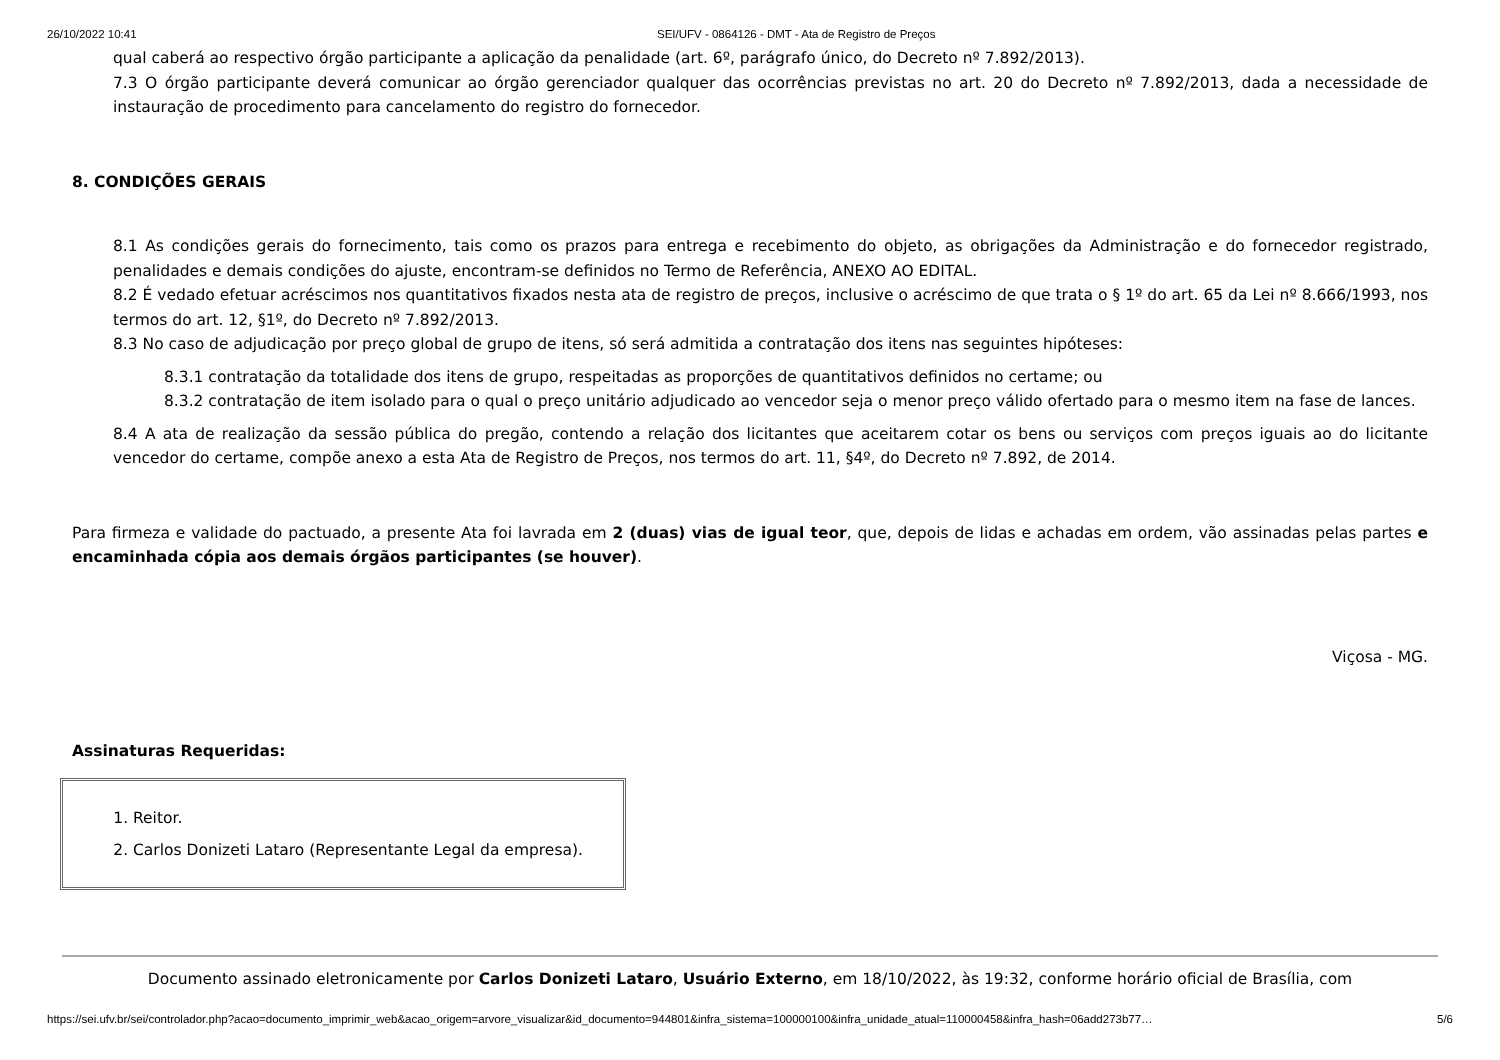26/10/2022 10:41 SEI/UFV - 0864126 - DMT - Ata de Registro de Preços
qual caberá ao respectivo órgão participante a aplicação da penalidade (art. 6º, parágrafo único, do Decreto nº 7.892/2013).
7.3 O órgão participante deverá comunicar ao órgão gerenciador qualquer das ocorrências previstas no art. 20 do Decreto nº 7.892/2013, dada a necessidade de instauração de procedimento para cancelamento do registro do fornecedor.
8. CONDIÇÕES GERAIS
8.1 As condições gerais do fornecimento, tais como os prazos para entrega e recebimento do objeto, as obrigações da Administração e do fornecedor registrado, penalidades e demais condições do ajuste, encontram-se definidos no Termo de Referência, ANEXO AO EDITAL.
8.2 É vedado efetuar acréscimos nos quantitativos fixados nesta ata de registro de preços, inclusive o acréscimo de que trata o § 1º do art. 65 da Lei nº 8.666/1993, nos termos do art. 12, §1º, do Decreto nº 7.892/2013.
8.3 No caso de adjudicação por preço global de grupo de itens, só será admitida a contratação dos itens nas seguintes hipóteses:
8.3.1 contratação da totalidade dos itens de grupo, respeitadas as proporções de quantitativos definidos no certame; ou
8.3.2 contratação de item isolado para o qual o preço unitário adjudicado ao vencedor seja o menor preço válido ofertado para o mesmo item na fase de lances.
8.4 A ata de realização da sessão pública do pregão, contendo a relação dos licitantes que aceitarem cotar os bens ou serviços com preços iguais ao do licitante vencedor do certame, compõe anexo a esta Ata de Registro de Preços, nos termos do art. 11, §4º, do Decreto nº 7.892, de 2014.
Para firmeza e validade do pactuado, a presente Ata foi lavrada em 2 (duas) vias de igual teor, que, depois de lidas e achadas em ordem, vão assinadas pelas partes e encaminhada cópia aos demais órgãos participantes (se houver).
Viçosa - MG.
Assinaturas Requeridas:
1. Reitor.
2. Carlos Donizeti Lataro (Representante Legal da empresa).
Documento assinado eletronicamente por Carlos Donizeti Lataro, Usuário Externo, em 18/10/2022, às 19:32, conforme horário oficial de Brasília, com
https://sei.ufv.br/sei/controlador.php?acao=documento_imprimir_web&acao_origem=arvore_visualizar&id_documento=944801&infra_sistema=100000100&infra_unidade_atual=110000458&infra_hash=06add273b77… 5/6